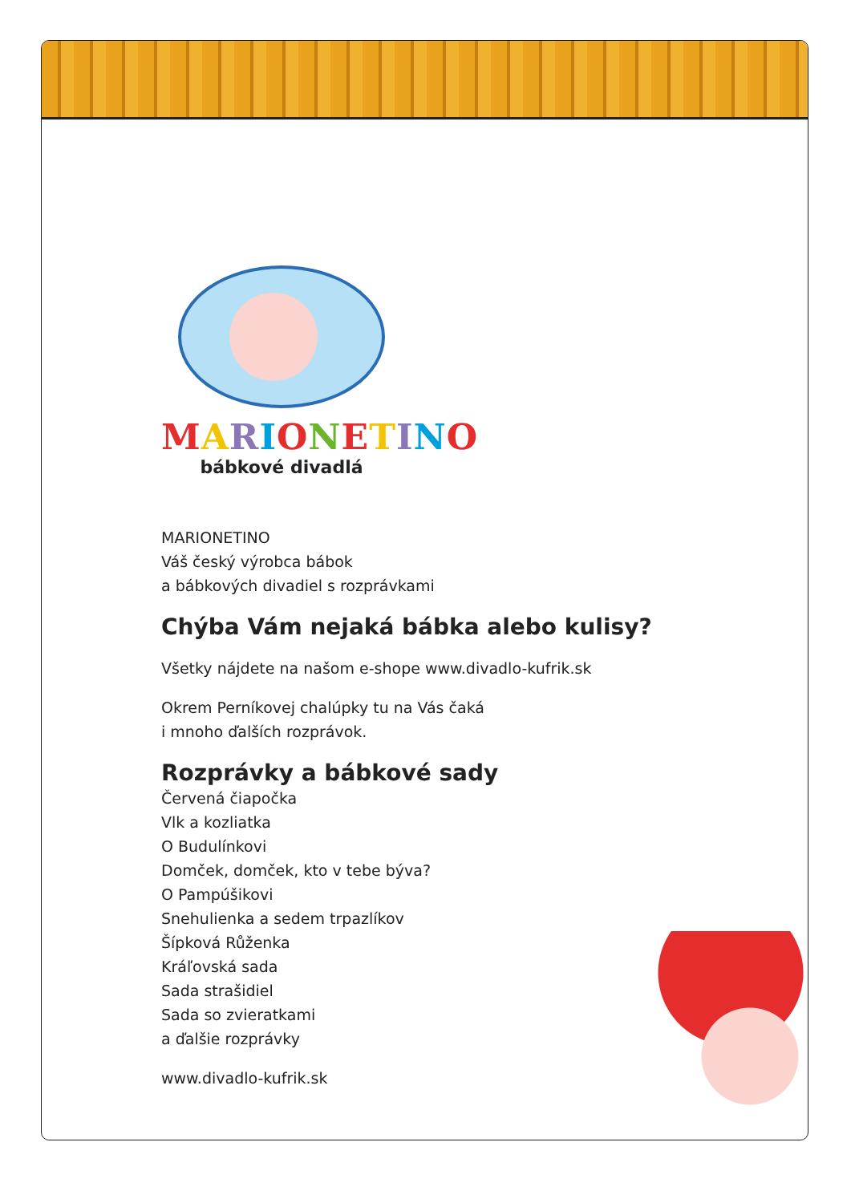MARIONETINO
bábkové divadlá
MARIONETINO
Váš český výrobca bábok
a bábkových divadiel s rozprávkami
Chýba Vám nejaká bábka alebo kulisy?
Všetky nájdete na našom e-shope www.divadlo-kufrik.sk
Okrem Perníkovej chalúpky tu na Vás čaká
i mnoho ďalších rozprávok.
Rozprávky a bábkové sady
Červená čiapočka
Vlk a kozliatka
O Budulínkovi
Domček, domček, kto v tebe býva?
O Pampúšikovi
Snehulienka a sedem trpazlíkov
Šípková Růženka
Kráľovská sada
Sada strašidiel
Sada so zvieratkami
a ďalšie rozprávky
www.divadlo-kufrik.sk